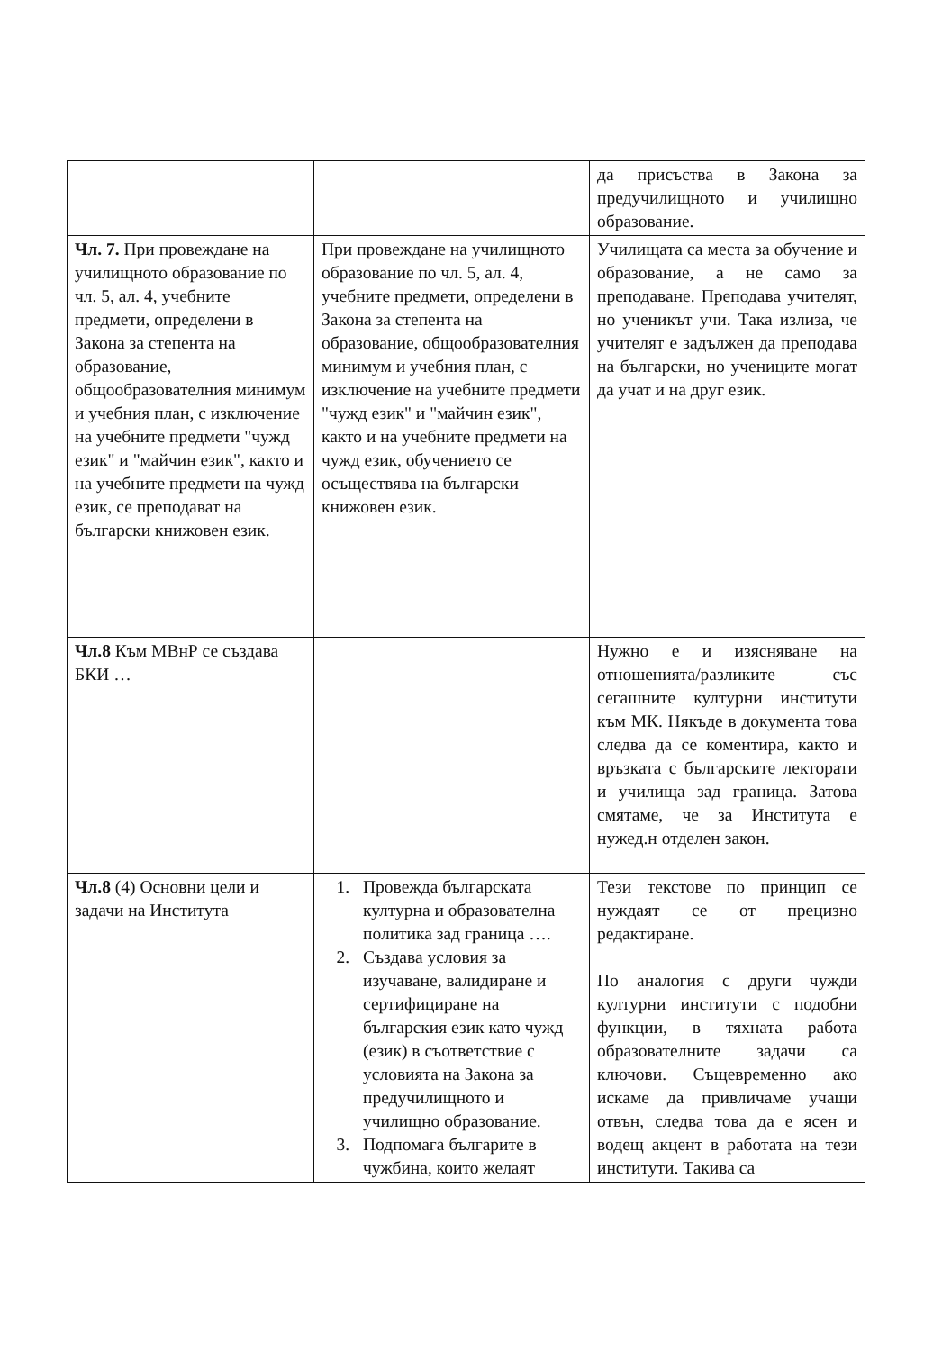| | | да присъства в Закона за предучилищното и училищно образование. |
| Чл. 7. При провеждане на училищното образование по чл. 5, ал. 4, учебните предмети, определени в Закона за степента на образование, общообразователния минимум и учебния план, с изключение на учебните предмети "чужд език" и "майчин език", както и на учебните предмети на чужд език, се преподават на български книжовен език. | При провеждане на училищното образование по чл. 5, ал. 4, учебните предмети, определени в Закона за степента на образование, общообразователния минимум и учебния план, с изключение на учебните предмети "чужд език" и "майчин език", както и на учебните предмети на чужд език, обучението се осъществява на български книжовен език. | Училищата са места за обучение и образование, а не само за преподаване. Преподава учителят, но ученикът учи. Така излиза, че учителят е задължен да преподава на български, но учениците могат да учат и на друг език. |
| Чл.8 Към МВнР се създава БКИ … | | Нужно е и изясняване на отношенията/разликите със сегашните културни институти към МК. Някъде в документа това следва да се коментира, както и връзката с българските лекторати и училища зад граница. Затова смятаме, че за Института е нужед.н отделен закон. |
| Чл.8 (4) Основни цели и задачи на Института | 1. Провежда българската културна и образователна политика зад граница …. 2. Създава условия за изучаване, валидиране и сертифициране на българския език като чужд (език) в съответствие с условията на Закона за предучилищното и училищно образование. 3. Подпомага българите в чужбина, които желаят | Тези текстове по принцип се нуждаят се от прецизно редактиране. По аналогия с други чужди културни институти с подобни функции, в тяхната работа образователните задачи са ключови. Същевременно ако искаме да привличаме учащи отвън, следва това да е ясен и водещ акцент в работата на тези институти. Такива са |